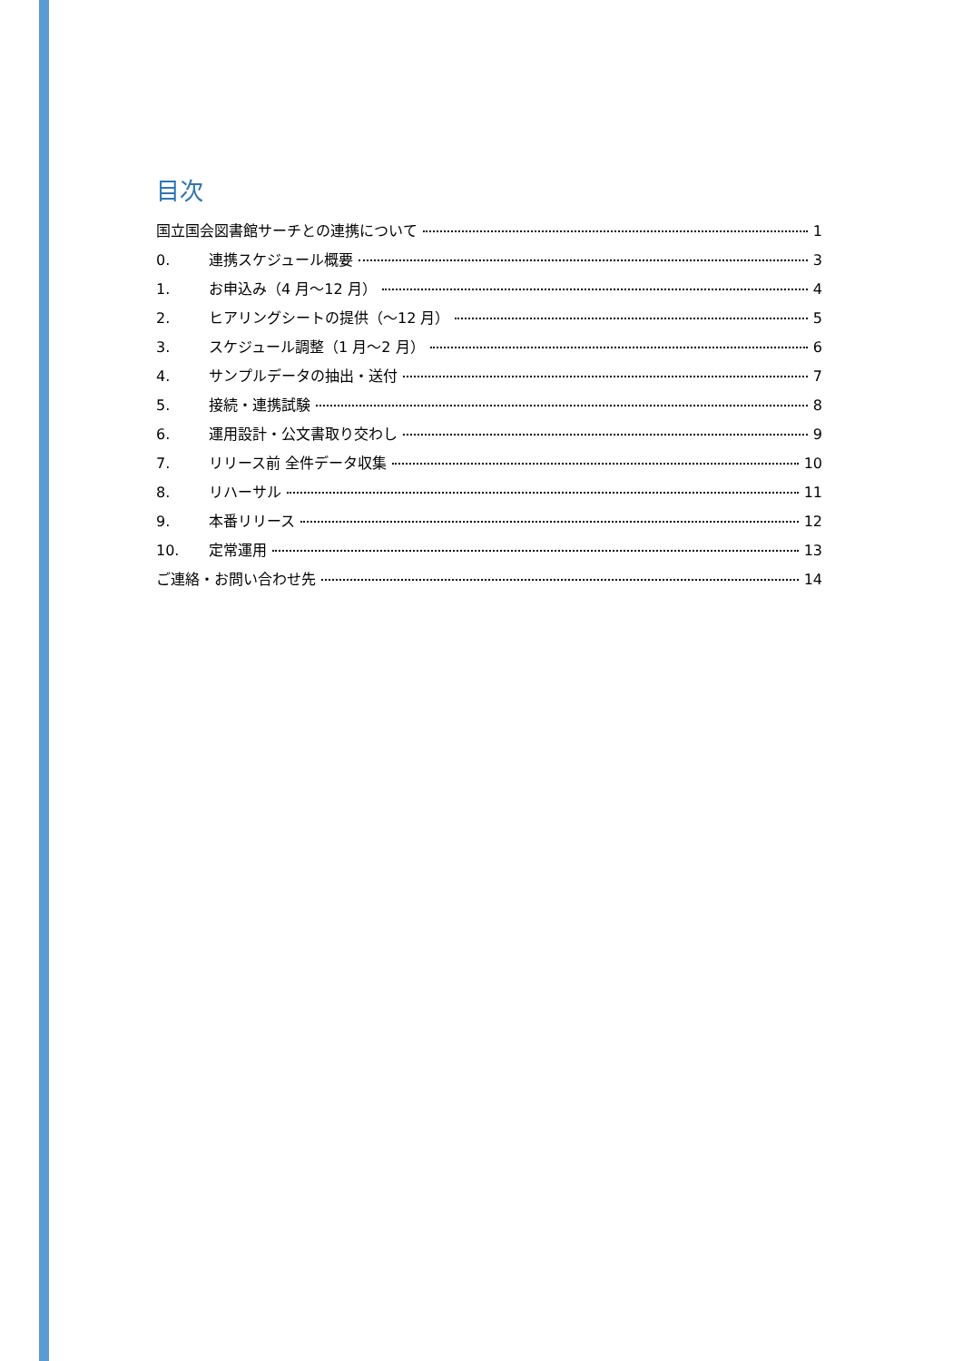目次
国立国会図書館サーチとの連携について 1
0. 連携スケジュール概要 3
1. お申込み（4 月～12 月） 4
2. ヒアリングシートの提供（～12 月） 5
3. スケジュール調整（1 月～2 月） 6
4. サンプルデータの抽出・送付 7
5. 接続・連携試験 8
6. 運用設計・公文書取り交わし 9
7. リリース前 全件データ収集 10
8. リハーサル 11
9. 本番リリース 12
10. 定常運用 13
ご連絡・お問い合わせ先 14